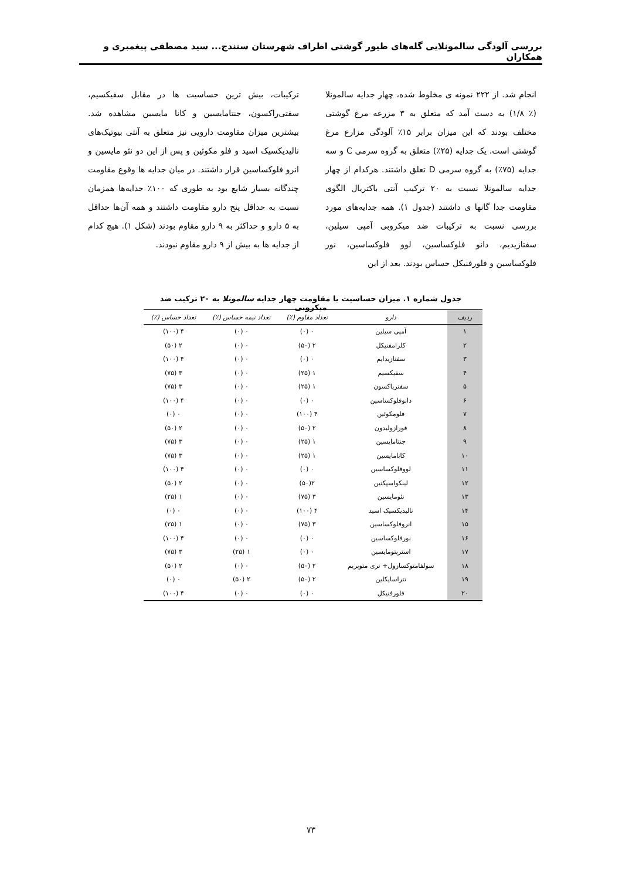بررسی آلودگی سالمونلایی گله‌های طیور گوشتی اطراف شهرستان سنندج... سید مصطفی پیغمبری و همکاران
انجام شد. از ۲۲۲ نمونه ی مخلوط شده، چهار جدایه سالمونلا (٪ ۱/۸) به دست آمد که متعلق به ۳ مزرعه مرغ گوشتی مختلف بودند که این میزان برابر ۱۵٪ آلودگی مزارع مرغ گوشتی است. یک جدایه (۲۵٪) متعلق به گروه سرمی C و سه جدایه (۷۵٪) به گروه سرمی D تعلق داشتند. هرکدام از چهار جدایه سالمونلا نسبت به ۲۰ ترکیب آنتی باکتریال الگوی مقاومت جدا گانها ی داشتند (جدول ۱). همه جدایه‌های مورد بررسی نسبت به ترکیبات ضد میکروبی آمپی سیلین، سفتازیدیم، دانو فلوکساسین، لوو فلوکساسین، نور فلوکساسین و فلورفنیکل حساس بودند. بعد از این
ترکیبات، بیش ترین حساسیت ها در مقابل سفیکسیم، سفتی‌راکسون، جنتامایسین و کانا مایسین مشاهده شد. بیشترین میزان مقاومت دارویی نیز متعلق به آنتی بیوتیک‌های نالیدیکسیک اسید و فلو مکوئین و پس از این دو نئو مایسین و انرو فلوکساسین قرار داشتند. در میان جدایه ها وقوع مقاومت چندگانه بسیار شایع بود به طوری که ۱۰۰٪ جدایه‌ها همزمان نسبت به حداقل پنج دارو مقاومت داشتند و همه آن‌ها حداقل به ۵ دارو و حداکثر به ۹ دارو مقاوم بودند (شکل ۱). هیچ کدام از جدایه ها به بیش از ۹ دارو مقاوم نبودند.
جدول شماره ۱. میزان حساسیت یا مقاومت چهار جدایه سالمونلا به ۲۰ ترکیب ضد میکروبی
| ردیف | دارو | تعداد مقاوم (٪) | تعداد نیمه حساس (٪) | تعداد حساس (٪) |
| --- | --- | --- | --- | --- |
| ۱ | آمپی سیلین | ۰ (۰) | ۰ (۰) | ۴ (۱۰۰) |
| ۲ | کلرامفنیکل | ۲ (۵۰) | ۰ (۰) | ۲ (۵۰) |
| ۳ | سفتازیدایم | ۰ (۰) | ۰ (۰) | ۴ (۱۰۰) |
| ۴ | سفیکسیم | ۱ (۲۵) | ۰ (۰) | ۳ (۷۵) |
| ۵ | سفتریاکسون | ۱ (۲۵) | ۰ (۰) | ۳ (۷۵) |
| ۶ | دانوفلوکساسین | ۰ (۰) | ۰ (۰) | ۴ (۱۰۰) |
| ۷ | فلومکوئین | ۴ (۱۰۰) | ۰ (۰) | ۰ (۰) |
| ۸ | فورازولیدون | ۲ (۵۰) | ۰ (۰) | ۲ (۵۰) |
| ۹ | جنتامایسین | ۱ (۲۵) | ۰ (۰) | ۳ (۷۵) |
| ۱۰ | کانامایسین | ۱ (۲۵) | ۰ (۰) | ۳ (۷۵) |
| ۱۱ | لووفلوکساسین | ۰ (۰) | ۰ (۰) | ۴ (۱۰۰) |
| ۱۲ | لینکواسپکتین | ۲(۵۰) | ۰ (۰) | ۲ (۵۰) |
| ۱۳ | نئومایسین | ۳ (۷۵) | ۰ (۰) | ۱ (۲۵) |
| ۱۴ | نالیدیکسیک اسید | ۴ (۱۰۰) | ۰ (۰) | ۰ (۰) |
| ۱۵ | انروفلوکساسین | ۳ (۷۵) | ۰ (۰) | ۱ (۲۵) |
| ۱۶ | نورفلوکساسین | ۰ (۰) | ۰ (۰) | ۴ (۱۰۰) |
| ۱۷ | استرپتومایسین | ۰ (۰) | ۱ (۲۵) | ۳ (۷۵) |
| ۱۸ | سولفامتوکسازول+ تری متوپریم | ۲ (۵۰) | ۰ (۰) | ۲ (۵۰) |
| ۱۹ | تتراسایکلین | ۲ (۵۰) | ۲ (۵۰) | ۰ (۰) |
| ۲۰ | فلورفنیکل | ۰ (۰) | ۰ (۰) | ۴ (۱۰۰) |
۷۳